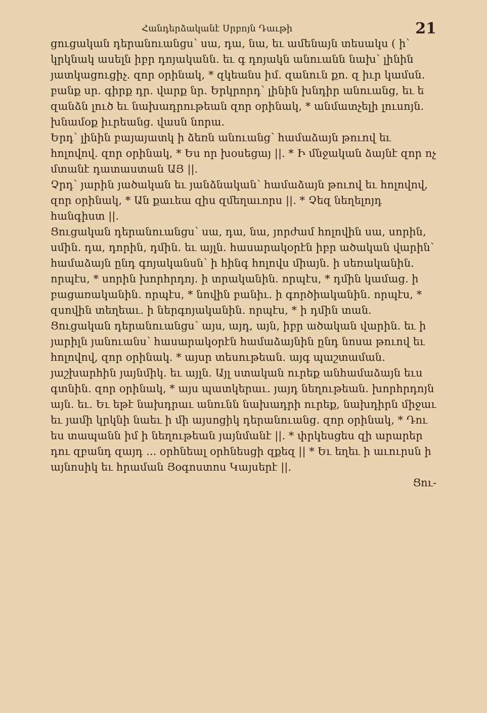Հանդերձականէ Սրբոյն Դաւթի 21
ցուցական դերանուանցս՝ սա, դա, նա, եւ ամենայն տեսակս ( ի՝ կրկնակ ասելն իբր դոյականն. եւ գ դոյակն անուանն նախ՝ լինին յատկացուցիչ. զոր օրինակ, * զկեանս իմ. զանուն քո. զ իւր կամսն. բանք սր. գիրք դր. վարք նր. Երկրորդ՝ լինին խնդիր անուանց, եւ ե զանձն լուծ եւ նախադրութեան զոր օրինակ, * անմատչելի լուսոյն. խնամօք իւրեանց. վասն նորա.
Երդ՝ լինին բայայատկ ի ձեռն անուանց՝ համաձայն թուով եւ հոլովով. զոր օրինակ, * Ես որ խօսեցայ ||. * Ի մնջական ձայնէ զոր ոչ մտանէ դատաստան ԱՅ ||.
Չրդ՝ յարին յածական եւ յանձնական՝ համաձայն թուով եւ հոլովով, զոր օրինակ, * Ան քաւեա զիս զմեղաւորս ||. * Չեզ նեղելոյդ հանգիստ ||.
Ցուցական դերանուանցս՝ սա, դա, նա, յորժամ հոլովին սա, սորին, սմին. դա, դորին, դմին. եւ այլն. հասարակօրէն իբր ածական վարին՝ համաձայն ընդ գոյականսն՝ ի հինգ հոլովս միայն. ի սեռականին. որպէս, * սորին խորհրդոյ. ի տրականին. որպէս, * դմին կամաց. ի բացառականին. որպէս, * նովին բանիւ. ի գործիականին. որպէս, * զսովին տեղեաւ. ի ներգոյականին. որպէս, * ի դմին տան.
Ցուցական դերանուանցս՝ այս, այդ, այն, իբր ածական վարին. եւ ի յարիլն յանուանս՝ հասարակօրէն համաձայնին ընդ նոսա թուով եւ հոլովով, զոր օրինակ. * այսր տեսութեան. այգ պաշտաման. յաշխարհին յայնմիկ. եւ այլն. Այլ ստական ուրեք անհամաձայն եւս գտնին. զոր օրինակ, * այս պատկերաւ. յայդ նեղութեան. խորհրդոյն այն. եւ. Եւ եթէ նախդրաւ անունն նախադրի ուրեք, նախդիրն միջաւ եւ յամի կրկնի նաեւ ի մի այսոցիկ դերանուանց. զոր օրինակ, * Դու ես տապանն իմ ի նեղութեան յայնմանէ ||. * փրկեսցես զի արարեր դու զբանդ զայդ ... օրհնեալ օրհնեսցի զքեզ || * Եւ եղեւ ի աւուրսն ի այնոսիկ եւ հրաման Յօգոստոս Կայսերէ ||.
Ցու-